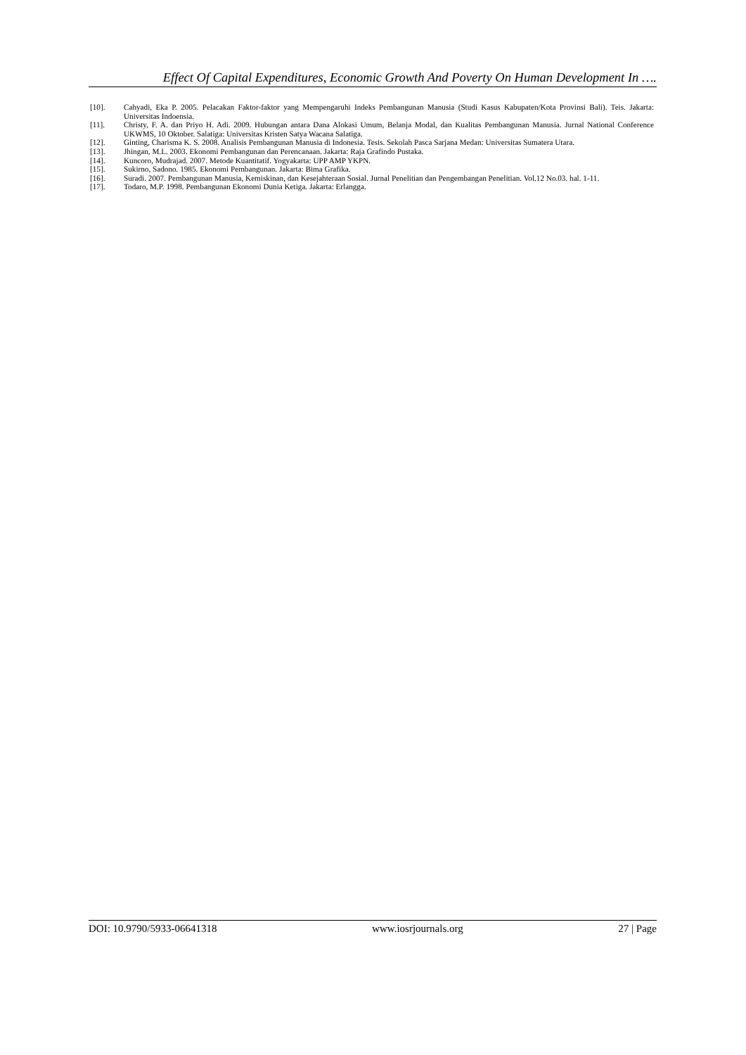Effect Of Capital Expenditures, Economic Growth And Poverty On Human Development In ….
[10]. Cahyadi, Eka P. 2005. Pelacakan Faktor-faktor yang Mempengaruhi Indeks Pembangunan Manusia (Studi Kasus Kabupaten/Kota Provinsi Bali). Teis. Jakarta: Universitas Indoensia.
[11]. Christy, F. A. dan Priyo H. Adi. 2009. Hubungan antara Dana Alokasi Umum, Belanja Modal, dan Kualitas Pembangunan Manusia. Jurnal National Conference UKWMS, 10 Oktober. Salatiga: Universitas Kristen Satya Wacana Salatiga.
[12]. Ginting, Charisma K. S. 2008. Analisis Pembangunan Manusia di Indonesia. Tesis. Sekolah Pasca Sarjana Medan: Universitas Sumatera Utara.
[13]. Jhingan, M.L. 2003. Ekonomi Pembangunan dan Perencanaan. Jakarta: Raja Grafindo Pustaka.
[14]. Kuncoro, Mudrajad. 2007. Metode Kuantitatif. Yogyakarta: UPP AMP YKPN.
[15]. Sukirno, Sadono. 1985. Ekonomi Pembangunan. Jakarta: Bima Grafika.
[16]. Suradi. 2007. Pembangunan Manusia, Kemiskinan, dan Kesejahteraan Sosial. Jurnal Penelitian dan Pengembangan Penelitian. Vol.12 No.03. hal. 1-11.
[17]. Todaro, M.P. 1998. Pembangunan Ekonomi Dunia Ketiga. Jakarta: Erlangga.
DOI: 10.9790/5933-06641318 www.iosrjournals.org 27 | Page